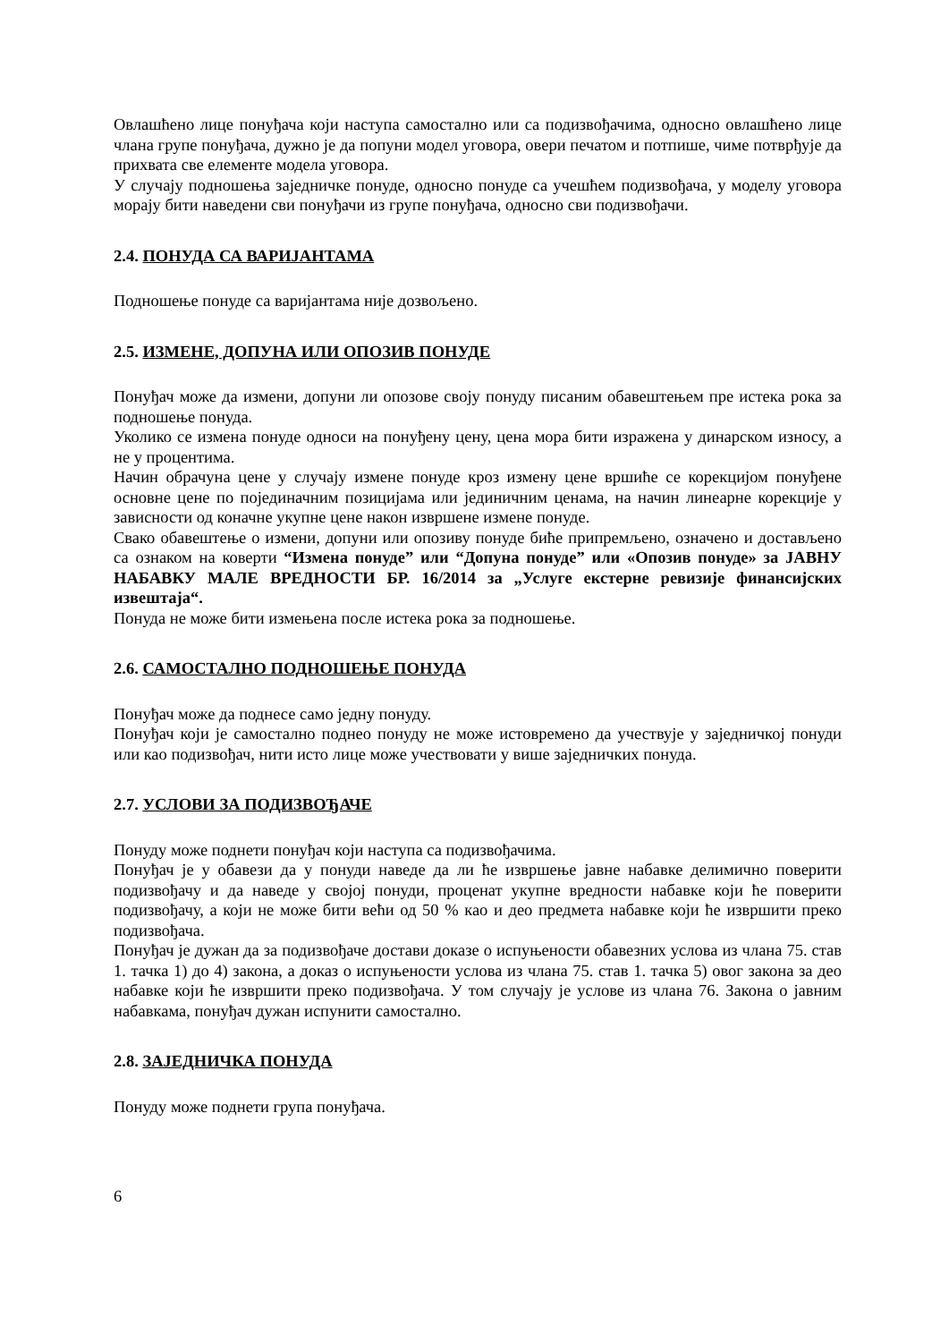Овлашћено лице понуђача који наступа самостално или са подизвођачима, односно овлашћено лице члана групе понуђача, дужно је да попуни модел уговора, овери печатом и потпише, чиме потврђује да прихвата све елементе модела уговора.
У случају подношења заједничке понуде, односно понуде са учешћем подизвођача, у моделу уговора морају бити наведени сви понуђачи из групе понуђача, односно сви подизвођачи.
2.4. ПОНУДА СА ВАРИЈАНТАМА
Подношење понуде са варијантама није дозвољено.
2.5. ИЗМЕНЕ, ДОПУНА ИЛИ ОПОЗИВ ПОНУДЕ
Понуђач може да измени, допуни ли опозове своју понуду писаним обавештењем пре истека рока за подношење понуда.
Уколико се измена понуде односи на понуђену цену, цена мора бити изражена у динарском износу, а не у процентима.
Начин обрачуна цене у случају измене понуде кроз измену цене вршиће се корекцијом понуђене основне цене по појединачним позицијама или јединичним ценама, на начин линеарне корекције у зависности од коначне укупне цене након извршене измене понуде.
Свако обавештење о измени, допуни или опозиву понуде биће припремљено, означено и достављено са ознаком на коверти “Измена понуде” или “Допуна понуде” или «Опозив понуде» за ЈАВНУ НАБАВКУ МАЛЕ ВРЕДНОСТИ БР. 16/2014 за „Услуге екстерне ревизије финансијских извештаја“.
Понуда не може бити измењена после истека рока за подношење.
2.6. САМОСТАЛНО ПОДНОШЕЊЕ ПОНУДА
Понуђач може да поднесе само једну понуду.
Понуђач који је самостално поднео понуду не може истовремено да учествује у заједничкој понуди или као подизвођач, нити исто лице може учествовати у више заједничких понуда.
2.7. УСЛОВИ ЗА ПОДИЗВОЂАЧЕ
Понуду може поднети понуђач који наступа са подизвођачима.
Понуђач је у обавези да у понуди наведе да ли ће извршење јавне набавке делимично поверити подизвођачу и да наведе у својој понуди, проценат укупне вредности набавке који ће поверити подизвођачу, а који не може бити већи од 50 % као и део предмета набавке који ће извршити преко подизвођача.
Понуђач је дужан да за подизвођаче достави доказе о испуњености обавезних услова из члана 75. став 1. тачка 1) до 4) закона, а доказ о испуњености услова из члана 75. став 1. тачка 5) овог закона за део набавке који ће извршити преко подизвођача. У том случају је услове из члана 76. Закона о јавним набавкама, понуђач дужан испунити самостално.
2.8. ЗАЈЕДНИЧКА ПОНУДА
Понуду може поднети група понуђача.
6